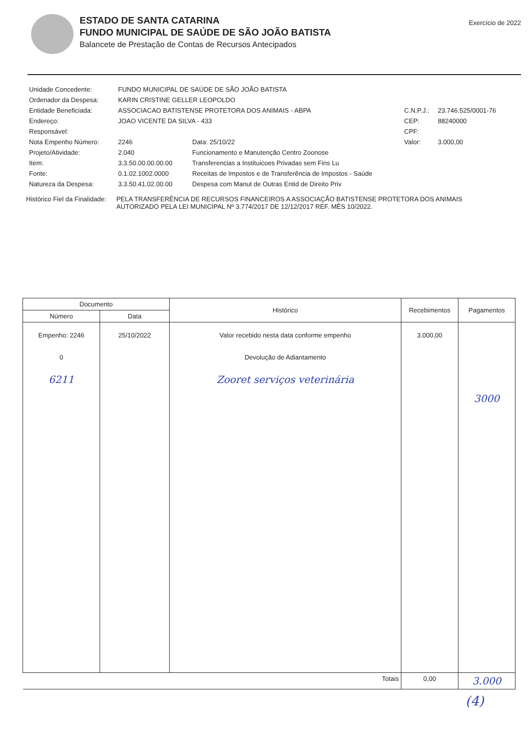ESTADO DE SANTA CATARINA
FUNDO MUNICIPAL DE SAÚDE DE SÃO JOÃO BATISTA
Balancete de Prestação de Contas de Recursos Antecipados
Exercício de 2022
| Unidade Concedente: | FUNDO MUNICIPAL DE SAÚDE DE SÃO JOÃO BATISTA | | | |
| Ordenador da Despesa: | KARIN CRISTINE GELLER LEOPOLDO | | | |
| Entidade Beneficiada: | ASSOCIACAO BATISTENSE PROTETORA DOS ANIMAIS - ABPA | | C.N.P.J.: | 23.746.525/0001-76 |
| Endereço: | JOAO VICENTE DA SILVA - 433 | | CEP: | 88240000 |
| Responsável: | | | CPF: | |
| Nota Empenho Número: | 2246 | Data: 25/10/22 | Valor: | 3.000,00 |
| Projeto/Atividade: | 2.040 | Funcionamento e Manutenção Centro Zoonose | | |
| Item: | 3.3.50.00.00.00.00 | Transferencias a Instituicoes Privadas sem Fins Lu | | |
| Fonte: | 0.1.02.1002.0000 | Receitas de Impostos e de Transferência de Impostos - Saúde | | |
| Natureza da Despesa: | 3.3.50.41.02.00.00 | Despesa com Manut de Outras Entid de Direito Priv | | |
Histórico Fiel da Finalidade:
PELA TRANSFERÊNCIA DE RECURSOS FINANCEIROS A ASSOCIAÇÃO BATISTENSE PROTETORA DOS ANIMAIS AUTORIZADO PELA LEI MUNICIPAL Nº 3.774/2017 DE 12/12/2017 REF. MÊS 10/2022.
| Documento | | Histórico | Recebimentos | Pagamentos |
| --- | --- | --- | --- | --- |
| Número | Data | | | |
| Empenho: 2246 0 6211 | 25/10/2022 | Valor recebido nesta data conforme empenho Devolução de Adiantamento Zooret serviços veterinária | 3.000,00 | 3000 |
| Totais | | | 0,00 | 3.000 |
(4)